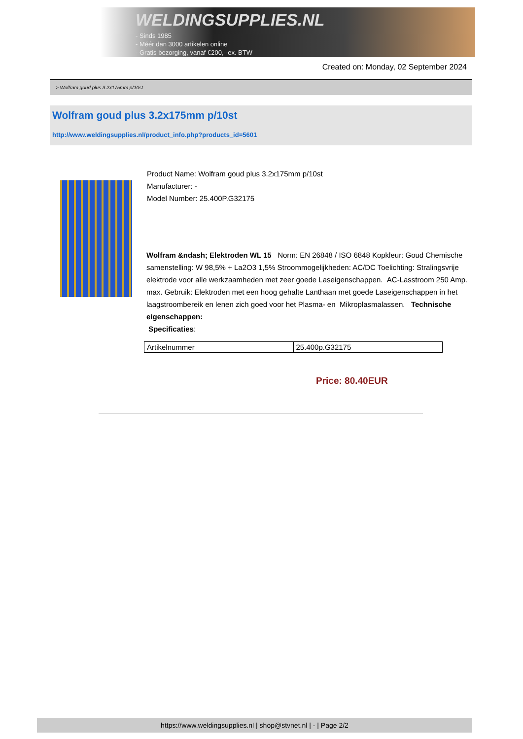WELDINGSUPPLIES.NL
- Sinds 1985
- Méér dan 3000 artikelen online
- Gratis bezorging, vanaf €200,--ex. BTW
Created on: Monday, 02 September 2024
> Wolfram goud plus 3.2x175mm p/10st
Wolfram goud plus 3.2x175mm p/10st
http://www.weldingsupplies.nl/product_info.php?products_id=5601
Product Name: Wolfram goud plus 3.2x175mm p/10st
Manufacturer: -
Model Number: 25.400P.G32175
Wolfram &ndash; Elektroden WL 15 Norm: EN 26848 / ISO 6848 Kopkleur: Goud Chemische samenstelling: W 98,5% + La2O3 1,5% Stroommogelijkheden: AC/DC Toelichting: Stralingsvrije elektrode voor alle werkzaamheden met zeer goede Laseigenschappen. AC-Lasstroom 250 Amp. max. Gebruik: Elektroden met een hoog gehalte Lanthaan met goede Laseigenschappen in het laagstroombereik en lenen zich goed voor het Plasma- en Mikroplasmalassen. Technische eigenschappen:
Specificaties:
| Artikelnummer | 25.400p.G32175 |
Price: 80.40EUR
https://www.weldingsupplies.nl | shop@stvnet.nl | - | Page 2/2